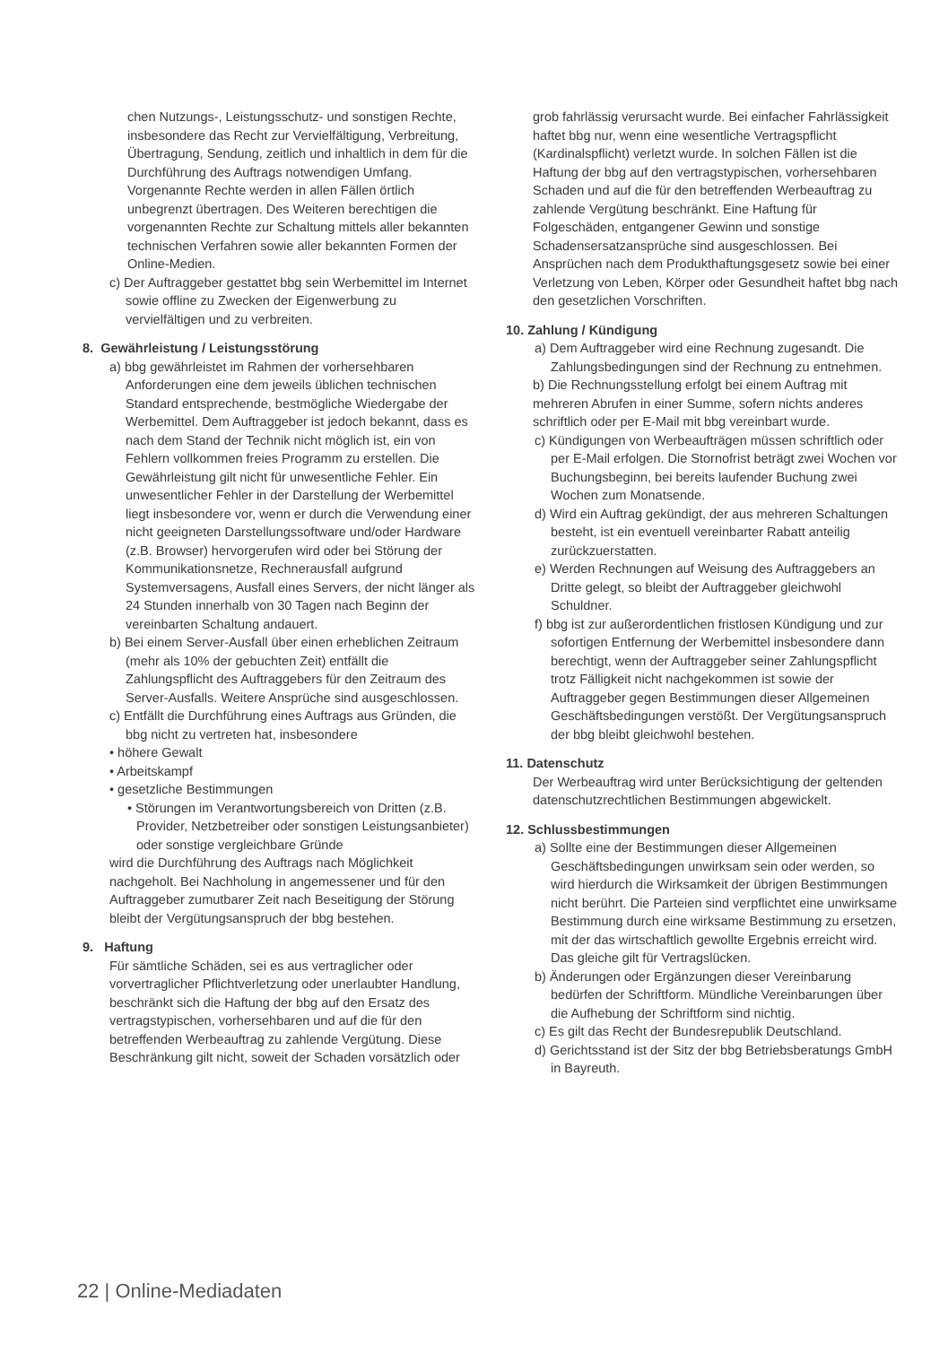chen Nutzungs-, Leistungsschutz- und sonstigen Rechte, insbesondere das Recht zur Vervielfältigung, Verbreitung, Übertragung, Sendung, zeitlich und inhaltlich in dem für die Durchführung des Auftrags notwendigen Umfang. Vorgenannte Rechte werden in allen Fällen örtlich unbegrenzt übertragen. Des Weiteren berechtigen die vorgenannten Rechte zur Schaltung mittels aller bekannten technischen Verfahren sowie aller bekannten Formen der Online-Medien.
c) Der Auftraggeber gestattet bbg sein Werbemittel im Internet sowie offline zu Zwecken der Eigenwerbung zu vervielfältigen und zu verbreiten.
8. Gewährleistung / Leistungsstörung
a) bbg gewährleistet im Rahmen der vorhersehbaren Anforderungen eine dem jeweils üblichen technischen Standard entsprechende, bestmögliche Wiedergabe der Werbemittel. Dem Auftraggeber ist jedoch bekannt, dass es nach dem Stand der Technik nicht möglich ist, ein von Fehlern vollkommen freies Programm zu erstellen. Die Gewährleistung gilt nicht für unwesentliche Fehler. Ein unwesentlicher Fehler in der Darstellung der Werbemittel liegt insbesondere vor, wenn er durch die Verwendung einer nicht geeigneten Darstellungssoftware und/oder Hardware (z.B. Browser) hervorgerufen wird oder bei Störung der Kommunikationsnetze, Rechnerausfall aufgrund Systemversagens, Ausfall eines Servers, der nicht länger als 24 Stunden innerhalb von 30 Tagen nach Beginn der vereinbarten Schaltung andauert.
b) Bei einem Server-Ausfall über einen erheblichen Zeitraum (mehr als 10% der gebuchten Zeit) entfällt die Zahlungspflicht des Auftraggebers für den Zeitraum des Server-Ausfalls. Weitere Ansprüche sind ausgeschlossen.
c) Entfällt die Durchführung eines Auftrags aus Gründen, die bbg nicht zu vertreten hat, insbesondere
• höhere Gewalt
• Arbeitskampf
• gesetzliche Bestimmungen
• Störungen im Verantwortungsbereich von Dritten (z.B. Provider, Netzbetreiber oder sonstigen Leistungsanbieter) oder sonstige vergleichbare Gründe
wird die Durchführung des Auftrags nach Möglichkeit nachgeholt. Bei Nachholung in angemessener und für den Auftraggeber zumutbarer Zeit nach Beseitigung der Störung bleibt der Vergütungsanspruch der bbg bestehen.
9. Haftung
Für sämtliche Schäden, sei es aus vertraglicher oder vorvertraglicher Pflichtverletzung oder unerlaubter Handlung, beschränkt sich die Haftung der bbg auf den Ersatz des vertragstypischen, vorhersehbaren und auf die für den betreffenden Werbeauftrag zu zahlende Vergütung. Diese Beschränkung gilt nicht, soweit der Schaden vorsätzlich oder
grob fahrlässig verursacht wurde. Bei einfacher Fahrlässigkeit haftet bbg nur, wenn eine wesentliche Vertragspflicht (Kardinalspflicht) verletzt wurde. In solchen Fällen ist die Haftung der bbg auf den vertragstypischen, vorhersehbaren Schaden und auf die für den betreffenden Werbeauftrag zu zahlende Vergütung beschränkt. Eine Haftung für Folgeschäden, entgangener Gewinn und sonstige Schadensersatzansprüche sind ausgeschlossen. Bei Ansprüchen nach dem Produkthaftungsgesetz sowie bei einer Verletzung von Leben, Körper oder Gesundheit haftet bbg nach den gesetzlichen Vorschriften.
10. Zahlung / Kündigung
a) Dem Auftraggeber wird eine Rechnung zugesandt. Die Zahlungsbedingungen sind der Rechnung zu entnehmen.
b) Die Rechnungsstellung erfolgt bei einem Auftrag mit mehreren Abrufen in einer Summe, sofern nichts anderes schriftlich oder per E-Mail mit bbg vereinbart wurde.
c) Kündigungen von Werbeaufträgen müssen schriftlich oder per E-Mail erfolgen. Die Stornofrist beträgt zwei Wochen vor Buchungsbeginn, bei bereits laufender Buchung zwei Wochen zum Monatsende.
d) Wird ein Auftrag gekündigt, der aus mehreren Schaltungen besteht, ist ein eventuell vereinbarter Rabatt anteilig zurückzuerstatten.
e) Werden Rechnungen auf Weisung des Auftraggebers an Dritte gelegt, so bleibt der Auftraggeber gleichwohl Schuldner.
f) bbg ist zur außerordentlichen fristlosen Kündigung und zur sofortigen Entfernung der Werbemittel insbesondere dann berechtigt, wenn der Auftraggeber seiner Zahlungspflicht trotz Fälligkeit nicht nachgekommen ist sowie der Auftraggeber gegen Bestimmungen dieser Allgemeinen Geschäftsbedingungen verstößt. Der Vergütungsanspruch der bbg bleibt gleichwohl bestehen.
11. Datenschutz
Der Werbeauftrag wird unter Berücksichtigung der geltenden datenschutzrechtlichen Bestimmungen abgewickelt.
12. Schlussbestimmungen
a) Sollte eine der Bestimmungen dieser Allgemeinen Geschäftsbedingungen unwirksam sein oder werden, so wird hierdurch die Wirksamkeit der übrigen Bestimmungen nicht berührt. Die Parteien sind verpflichtet eine unwirksame Bestimmung durch eine wirksame Bestimmung zu ersetzen, mit der das wirtschaftlich gewollte Ergebnis erreicht wird. Das gleiche gilt für Vertragslücken.
b) Änderungen oder Ergänzungen dieser Vereinbarung bedürfen der Schriftform. Mündliche Vereinbarungen über die Aufhebung der Schriftform sind nichtig.
c) Es gilt das Recht der Bundesrepublik Deutschland.
d) Gerichtsstand ist der Sitz der bbg Betriebsberatungs GmbH in Bayreuth.
22 | Online-Mediadaten